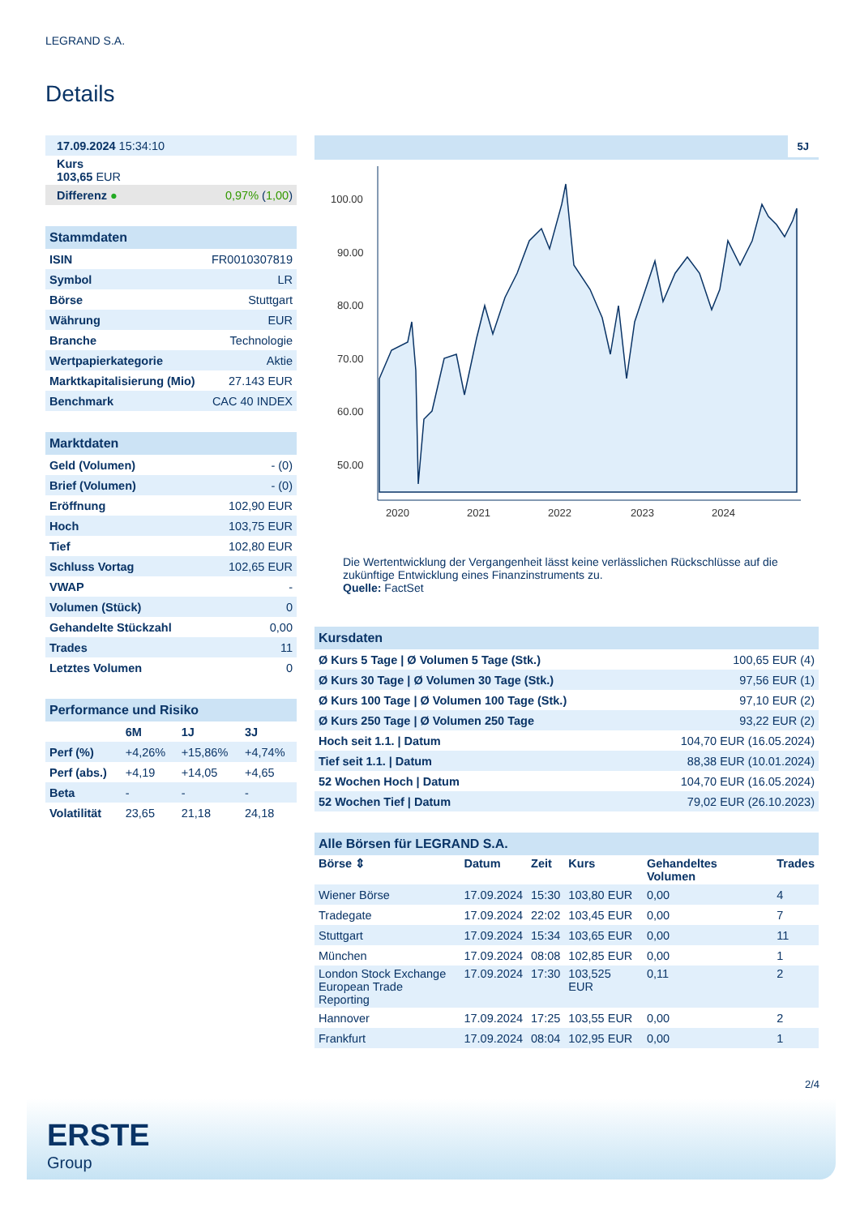LEGRAND S.A.
Details
| 17.09.2024 15:34:10 | |
| Kurs 103,65 EUR | |
| Differenz ● | 0,97% ( 1,00 ) |
| Stammdaten | |
| ISIN | FR0010307819 |
| Symbol | LR |
| Börse | Stuttgart |
| Währung | EUR |
| Branche | Technologie |
| Wertpapierkategorie | Aktie |
| Marktkapitalisierung (Mio) | 27.143 EUR |
| Benchmark | CAC 40 INDEX |
| Marktdaten | |
| Geld (Volumen) | - (0) |
| Brief (Volumen) | - (0) |
| Eröffnung | 102,90 EUR |
| Hoch | 103,75 EUR |
| Tief | 102,80 EUR |
| Schluss Vortag | 102,65 EUR |
| VWAP | - |
| Volumen (Stück) | 0 |
| Gehandelte Stückzahl | 0,00 |
| Trades | 11 |
| Letztes Volumen | 0 |
| Performance und Risiko | | | |
| | 6M | 1J | 3J |
| Perf (%) | +4,26% | +15,86% | +4,74% |
| Perf (abs.) | +4,19 | +14,05 | +4,65 |
| Beta | - | - | - |
| Volatilität | 23,65 | 21,18 | 24,18 |
5J
100.00
90.00
80.00
70.00
60.00
50.00
2020
2021
2022
2023
2024
Die Wertentwicklung der Vergangenheit lässt keine verlässlichen Rückschlüsse auf die zukünftige Entwicklung eines Finanzinstruments zu.
Quelle: FactSet
| Kursdaten | |
| Ø Kurs 5 Tage / Ø Volumen 5 Tage (Stk.) | 100,65 EUR (4) |
| Ø Kurs 30 Tage / Ø Volumen 30 Tage (Stk.) | 97,56 EUR (1) |
| Ø Kurs 100 Tage / Ø Volumen 100 Tage (Stk.) | 97,10 EUR (2) |
| Ø Kurs 250 Tage / Ø Volumen 250 Tage | 93,22 EUR (2) |
| Hoch seit 1.1. / Datum | 104,70 EUR (16.05.2024) |
| Tief seit 1.1. / Datum | 88,38 EUR (10.01.2024) |
| 52 Wochen Hoch / Datum | 104,70 EUR (16.05.2024) |
| 52 Wochen Tief / Datum | 79,02 EUR (26.10.2023) |
| Alle Börsen für LEGRAND S.A. | | | | | |
| Börse ⇕ | Datum | Zeit | Kurs | Gehandeltes Volumen | Trades |
| Wiener Börse | 17.09.2024 | 15:30 | 103,80 EUR | 0,00 | 4 |
| Tradegate | 17.09.2024 | 22:02 | 103,45 EUR | 0,00 | 7 |
| Stuttgart | 17.09.2024 | 15:34 | 103,65 EUR | 0,00 | 11 |
| München | 17.09.2024 | 08:08 | 102,85 EUR | 0,00 | 1 |
| London Stock Exchange European Trade Reporting | 17.09.2024 | 17:30 | 103,525 EUR | 0,11 | 2 |
| Hannover | 17.09.2024 | 17:25 | 103,55 EUR | 0,00 | 2 |
| Frankfurt | 17.09.2024 | 08:04 | 102,95 EUR | 0,00 | 1 |
2/4
ERSTE
Group